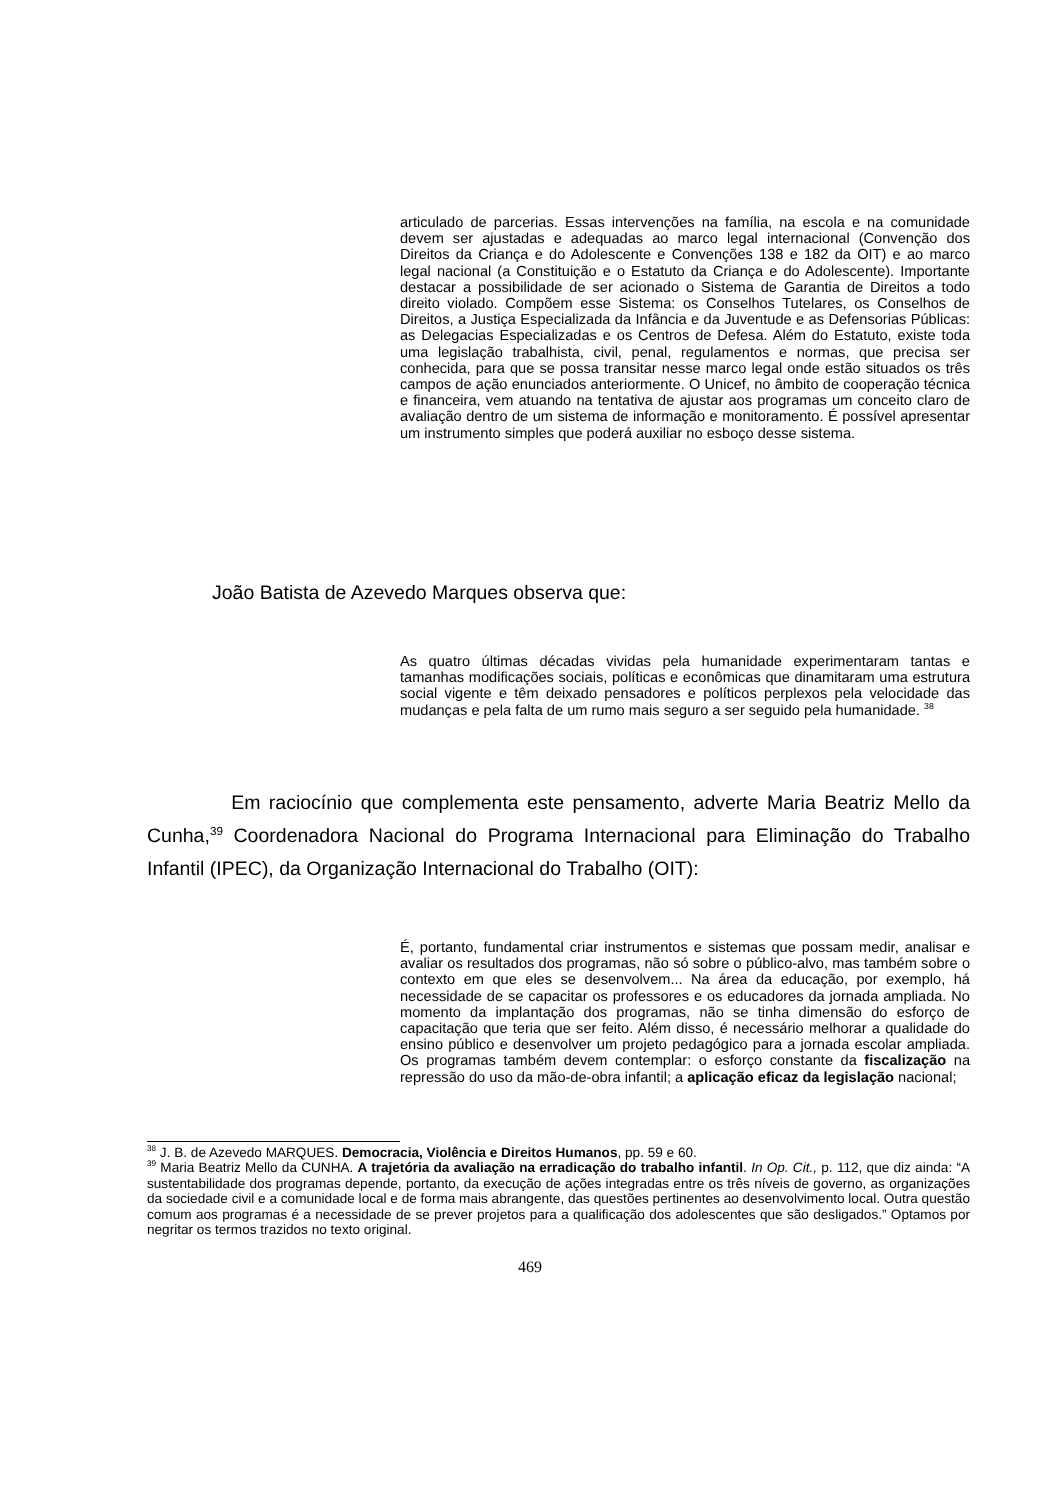articulado de parcerias. Essas intervenções na família, na escola e na comunidade devem ser ajustadas e adequadas ao marco legal internacional (Convenção dos Direitos da Criança e do Adolescente e Convenções 138 e 182 da OIT) e ao marco legal nacional (a Constituição e o Estatuto da Criança e do Adolescente). Importante destacar a possibilidade de ser acionado o Sistema de Garantia de Direitos a todo direito violado. Compõem esse Sistema: os Conselhos Tutelares, os Conselhos de Direitos, a Justiça Especializada da Infância e da Juventude e as Defensorias Públicas: as Delegacias Especializadas e os Centros de Defesa. Além do Estatuto, existe toda uma legislação trabalhista, civil, penal, regulamentos e normas, que precisa ser conhecida, para que se possa transitar nesse marco legal onde estão situados os três campos de ação enunciados anteriormente. O Unicef, no âmbito de cooperação técnica e financeira, vem atuando na tentativa de ajustar aos programas um conceito claro de avaliação dentro de um sistema de informação e monitoramento. É possível apresentar um instrumento simples que poderá auxiliar no esboço desse sistema.
João Batista de Azevedo Marques observa que:
As quatro últimas décadas vividas pela humanidade experimentaram tantas e tamanhas modificações sociais, políticas e econômicas que dinamitaram uma estrutura social vigente e têm deixado pensadores e políticos perplexos pela velocidade das mudanças e pela falta de um rumo mais seguro a ser seguido pela humanidade. <sup>38</sup>
Em raciocínio que complementa este pensamento, adverte Maria Beatriz Mello da Cunha,<sup>39</sup> Coordenadora Nacional do Programa Internacional para Eliminação do Trabalho Infantil (IPEC), da Organização Internacional do Trabalho (OIT):
É, portanto, fundamental criar instrumentos e sistemas que possam medir, analisar e avaliar os resultados dos programas, não só sobre o público-alvo, mas também sobre o contexto em que eles se desenvolvem... Na área da educação, por exemplo, há necessidade de se capacitar os professores e os educadores da jornada ampliada. No momento da implantação dos programas, não se tinha dimensão do esforço de capacitação que teria que ser feito. Além disso, é necessário melhorar a qualidade do ensino público e desenvolver um projeto pedagógico para a jornada escolar ampliada. Os programas também devem contemplar: o esforço constante da fiscalização na repressão do uso da mão-de-obra infantil; a aplicação eficaz da legislação nacional;
<sup>38</sup> J. B. de Azevedo MARQUES. Democracia, Violência e Direitos Humanos, pp. 59 e 60.
<sup>39</sup> Maria Beatriz Mello da CUNHA. A trajetória da avaliação na erradicação do trabalho infantil. In Op. Cit., p. 112, que diz ainda: “A sustentabilidade dos programas depende, portanto, da execução de ações integradas entre os três níveis de governo, as organizações da sociedade civil e a comunidade local e de forma mais abrangente, das questões pertinentes ao desenvolvimento local. Outra questão comum aos programas é a necessidade de se prever projetos para a qualificação dos adolescentes que são desligados.” Optamos por negritar os termos trazidos no texto original.
469